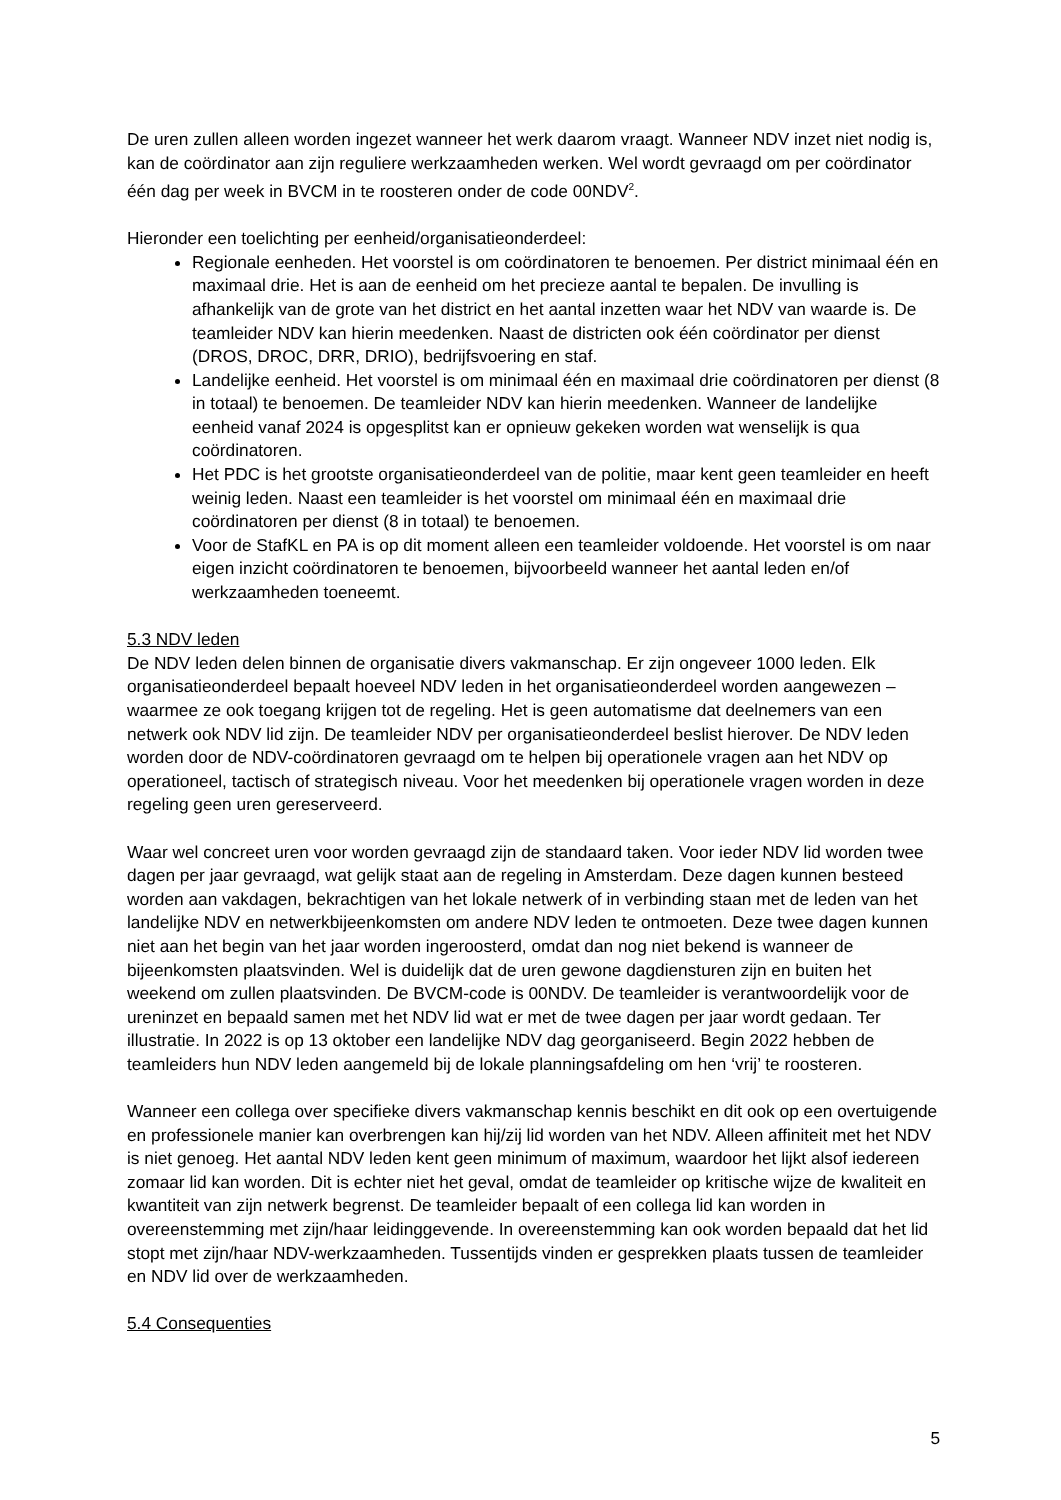De uren zullen alleen worden ingezet wanneer het werk daarom vraagt. Wanneer NDV inzet niet nodig is, kan de coördinator aan zijn reguliere werkzaamheden werken. Wel wordt gevraagd om per coördinator één dag per week in BVCM in te roosteren onder de code 00NDV<sup>2</sup>.
Hieronder een toelichting per eenheid/organisatieonderdeel:
Regionale eenheden. Het voorstel is om coördinatoren te benoemen. Per district minimaal één en maximaal drie. Het is aan de eenheid om het precieze aantal te bepalen. De invulling is afhankelijk van de grote van het district en het aantal inzetten waar het NDV van waarde is. De teamleider NDV kan hierin meedenken. Naast de districten ook één coördinator per dienst (DROS, DROC, DRR, DRIO), bedrijfsvoering en staf.
Landelijke eenheid. Het voorstel is om minimaal één en maximaal drie coördinatoren per dienst (8 in totaal) te benoemen. De teamleider NDV kan hierin meedenken. Wanneer de landelijke eenheid vanaf 2024 is opgesplitst kan er opnieuw gekeken worden wat wenselijk is qua coördinatoren.
Het PDC is het grootste organisatieonderdeel van de politie, maar kent geen teamleider en heeft weinig leden. Naast een teamleider is het voorstel om minimaal één en maximaal drie coördinatoren per dienst (8 in totaal) te benoemen.
Voor de StafKL en PA is op dit moment alleen een teamleider voldoende. Het voorstel is om naar eigen inzicht coördinatoren te benoemen, bijvoorbeeld wanneer het aantal leden en/of werkzaamheden toeneemt.
5.3 NDV leden
De NDV leden delen binnen de organisatie divers vakmanschap. Er zijn ongeveer 1000 leden. Elk organisatieonderdeel bepaalt hoeveel NDV leden in het organisatieonderdeel worden aangewezen – waarmee ze ook toegang krijgen tot de regeling. Het is geen automatisme dat deelnemers van een netwerk ook NDV lid zijn. De teamleider NDV per organisatieonderdeel beslist hierover. De NDV leden worden door de NDV-coördinatoren gevraagd om te helpen bij operationele vragen aan het NDV op operationeel, tactisch of strategisch niveau. Voor het meedenken bij operationele vragen worden in deze regeling geen uren gereserveerd.
Waar wel concreet uren voor worden gevraagd zijn de standaard taken. Voor ieder NDV lid worden twee dagen per jaar gevraagd, wat gelijk staat aan de regeling in Amsterdam. Deze dagen kunnen besteed worden aan vakdagen, bekrachtigen van het lokale netwerk of in verbinding staan met de leden van het landelijke NDV en netwerkbijeenkomsten om andere NDV leden te ontmoeten. Deze twee dagen kunnen niet aan het begin van het jaar worden ingeroosterd, omdat dan nog niet bekend is wanneer de bijeenkomsten plaatsvinden. Wel is duidelijk dat de uren gewone dagdiensturen zijn en buiten het weekend om zullen plaatsvinden. De BVCM-code is 00NDV. De teamleider is verantwoordelijk voor de ureninzet en bepaald samen met het NDV lid wat er met de twee dagen per jaar wordt gedaan. Ter illustratie. In 2022 is op 13 oktober een landelijke NDV dag georganiseerd. Begin 2022 hebben de teamleiders hun NDV leden aangemeld bij de lokale planningsafdeling om hen ‘vrij’ te roosteren.
Wanneer een collega over specifieke divers vakmanschap kennis beschikt en dit ook op een overtuigende en professionele manier kan overbrengen kan hij/zij lid worden van het NDV. Alleen affiniteit met het NDV is niet genoeg. Het aantal NDV leden kent geen minimum of maximum, waardoor het lijkt alsof iedereen zomaar lid kan worden. Dit is echter niet het geval, omdat de teamleider op kritische wijze de kwaliteit en kwantiteit van zijn netwerk begrenst. De teamleider bepaalt of een collega lid kan worden in overeenstemming met zijn/haar leidinggevende. In overeenstemming kan ook worden bepaald dat het lid stopt met zijn/haar NDV-werkzaamheden. Tussentijds vinden er gesprekken plaats tussen de teamleider en NDV lid over de werkzaamheden.
5.4 Consequenties
5